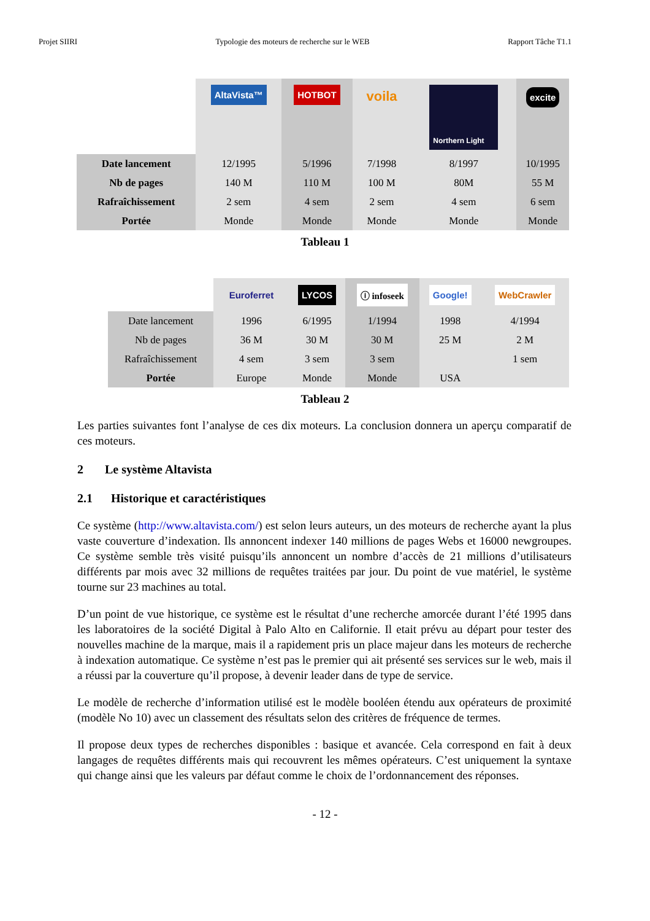Projet SIIRI Typologie des moteurs de recherche sur le WEB Rapport Tâche T1.1
| | AltaVista™ | HOTBOT | voila | Northern Light | excite |
| Date lancement | 12/1995 | 5/1996 | 7/1998 | 8/1997 | 10/1995 |
| Nb de pages | 140 M | 110 M | 100 M | 80M | 55 M |
| Rafraîchissement | 2 sem | 4 sem | 2 sem | 4 sem | 6 sem |
| Portée | Monde | Monde | Monde | Monde | Monde |
Tableau 1
| | Euroferret | LYCOS | ⓘ infoseek | Google! | WebCrawler |
| Date lancement | 1996 | 6/1995 | 1/1994 | 1998 | 4/1994 |
| Nb de pages | 36 M | 30 M | 30 M | 25 M | 2 M |
| Rafraîchissement | 4 sem | 3 sem | 3 sem | | 1 sem |
| Portée | Europe | Monde | Monde | USA | |
Tableau 2
Les parties suivantes font l’analyse de ces dix moteurs. La conclusion donnera un aperçu comparatif de ces moteurs.
2 Le système Altavista
2.1 Historique et caractéristiques
Ce système (http://www.altavista.com/) est selon leurs auteurs, un des moteurs de recherche ayant la plus vaste couverture d’indexation. Ils annoncent indexer 140 millions de pages Webs et 16000 newgroupes. Ce système semble très visité puisqu’ils annoncent un nombre d’accès de 21 millions d’utilisateurs différents par mois avec 32 millions de requêtes traitées par jour. Du point de vue matériel, le système tourne sur 23 machines au total.
D’un point de vue historique, ce système est le résultat d’une recherche amorcée durant l’été 1995 dans les laboratoires de la société Digital à Palo Alto en Californie. Il etait prévu au départ pour tester des nouvelles machine de la marque, mais il a rapidement pris un place majeur dans les moteurs de recherche à indexation automatique. Ce système n’est pas le premier qui ait présenté ses services sur le web, mais il a réussi par la couverture qu’il propose, à devenir leader dans de type de service.
Le modèle de recherche d’information utilisé est le modèle booléen étendu aux opérateurs de proximité (modèle No 10) avec un classement des résultats selon des critères de fréquence de termes.
Il propose deux types de recherches disponibles : basique et avancée. Cela correspond en fait à deux langages de requêtes différents mais qui recouvrent les mêmes opérateurs. C’est uniquement la syntaxe qui change ainsi que les valeurs par défaut comme le choix de l’ordonnancement des réponses.
- 12 -